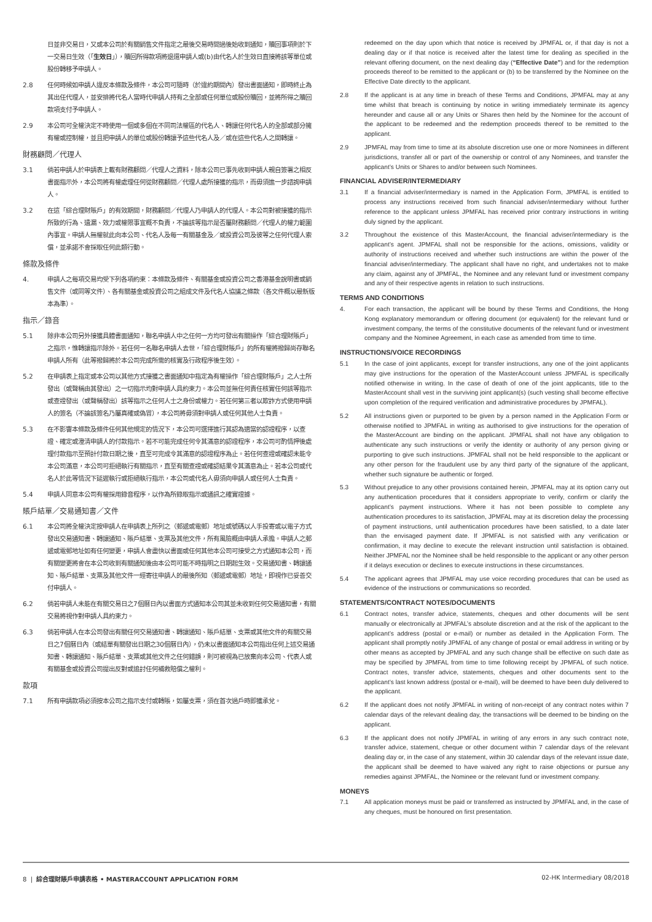日並非交易日，又或本公司於有關銷售文件指定之最後交易時間過後始收到通知，贖回事項則於下一交易日生效（「生效日」），贖回所得款項將退還申請人或(b)由代名人於生效日直接將該等單位或股份轉移予申請人。
2.8 任何時候如申請人違反本條款及條件，本公司可隨時（於違約期間內）發出書面通知，即時終止為其出任代理人，並安排將代名人當時代申請人持有之全部或任何單位或股份贖回，並將所得之贖回款項支付予申請人。
2.9 本公司可全權決定不時使用一個或多個在不同司法權區的代名人、轉讓任何代名人的全部或部分擁有權或控制權，並且把申請人的單位或股份轉讓予這些代名人及／或在這些代名人之間轉讓。
財務顧問／代理人
3.1 倘若申請人於申請表上載有財務顧問／代理人之資料，除本公司已事先收到申請人親自簽署之相反書面指示外，本公司將有權處理任何從財務顧問／代理人處所接獲的指示，而毋須進一步諮詢申請人。
3.2 在這「綜合理財賬戶」的有效期間，財務顧問／代理人乃申請人的代理人。本公司對被接獲的指示所致的行為、遺漏、效力或權限事宜概不負責，不論該等指示是否屬財務顧問／代理人的權力範圍內事宜。申請人無權就此向本公司、代名人及每一有關基金及／或投資公司及彼等之任何代理人索償，並承諾不會採取任何此類行動。
條款及條件
4. 申請人之每項交易均受下列各項約束：本條款及條件、有關基金或投資公司之香港基金說明書或銷售文件（或同等文件）、各有關基金或投資公司之組成文件及代名人協議之條款（各文件概以最新版本為準）。
指示／錄音
5.1 除非本公司另外接獲具體書面通知，聯名申請人中之任何一方均可發出有關操作「綜合理財賬戶」之指示，惟轉讓指示除外。若任何一名聯名申請人去世，「綜合理財賬戶」的所有權將撥歸尚存聯名申請人所有（此等撥歸將於本公司完成所需的核實及行政程序後生效）。
5.2 在申請表上指定或本公司以其他方式接獲之書面通知中指定為有權操作「綜合理財賬戶」之人士所發出（或聲稱由其發出）之一切指示均對申請人具約束力。本公司並無任何責任核實任何該等指示或查證發出（或聲稱發出）該等指示之任何人士之身份或權力。若任何第三者以欺詐方式使用申請人的簽名（不論該簽名乃屬真確或偽冒），本公司將毋須對申請人或任何其他人士負責。
5.3 在不影響本條款及條件任何其他規定的情況下，本公司可選擇進行其認為適當的認證程序，以查證、確定或澄清申請人的付款指示。若不可能完成任何令其滿意的認證程序，本公司可酌情押後處理付款指示至預計付款日期之後，直至可完成令其滿意的認證程序為止。若任何查證或確認未能令本公司滿意，本公司可拒絕執行有關指示，直至有關查證或確認結果令其滿意為止。若本公司或代名人於此等情況下延遲執行或拒絕執行指示，本公司或代名人毋須向申請人或任何人士負責。
5.4 申請人同意本公司有權採用錄音程序，以作為所錄取指示或通訊之確實證據。
賬戶結單／交易通知書／文件
6.1 本公司將全權決定按申請人在申請表上所列之（郵遞或電郵）地址或號碼以人手投寄或以電子方式發出交易通知書、轉讓通知、賬戶結單、支票及其他文件，所有風險概由申請人承擔。申請人之郵遞或電郵地址如有任何變更，申請人會盡快以書面或任何其他本公司可接受之方式通知本公司，而有關變更將會在本公司收到有關通知後由本公司可能不時指明之日期起生效。交易通知書、轉讓通知、賬戶結單、支票及其他文件一經寄往申請人的最後所知（郵遞或電郵）地址，即視作已妥善交付申請人。
6.2 倘若申請人未能在有關交易日之7個曆日內以書面方式通知本公司其並未收到任何交易通知書，有關交易將視作對申請人具約束力。
6.3 倘若申請人在本公司發出有關任何交易通知書、轉讓通知、賬戶結單、支票或其他文件的有關交易日之7個曆日內（或結單有關發出日期之30個曆日內），仍未以書面通知本公司指出任何上述交易通知書、轉讓通知、賬戶結單、支票或其他文件之任何錯誤，則可被視為已放棄向本公司、代表人或有關基金或投資公司提出反對或追討任何補救賠償之權利。
款項
7.1 所有申請款項必須按本公司之指示支付或轉賬，如屬支票，須在首次過戶時即獲承兌。
redeemed on the day upon which that notice is received by JPMFAL or, if that day is not a dealing day or if that notice is received after the latest time for dealing as specified in the relevant offering document, on the next dealing day (“Effective Date”) and for the redemption proceeds thereof to be remitted to the applicant or (b) to be transferred by the Nominee on the Effective Date directly to the applicant.
2.8 If the applicant is at any time in breach of these Terms and Conditions, JPMFAL may at any time whilst that breach is continuing by notice in writing immediately terminate its agency hereunder and cause all or any Units or Shares then held by the Nominee for the account of the applicant to be redeemed and the redemption proceeds thereof to be remitted to the applicant.
2.9 JPMFAL may from time to time at its absolute discretion use one or more Nominees in different jurisdictions, transfer all or part of the ownership or control of any Nominees, and transfer the applicant’s Units or Shares to and/or between such Nominees.
FINANCIAL ADVISER/INTERMEDIARY
3.1 If a financial adviser/intermediary is named in the Application Form, JPMFAL is entitled to process any instructions received from such financial adviser/intermediary without further reference to the applicant unless JPMFAL has received prior contrary instructions in writing duly signed by the applicant.
3.2 Throughout the existence of this MasterAccount, the financial adviser/intermediary is the applicant’s agent. JPMFAL shall not be responsible for the actions, omissions, validity or authority of instructions received and whether such instructions are within the power of the financial adviser/intermediary. The applicant shall have no right, and undertakes not to make any claim, against any of JPMFAL, the Nominee and any relevant fund or investment company and any of their respective agents in relation to such instructions.
TERMS AND CONDITIONS
4. For each transaction, the applicant will be bound by these Terms and Conditions, the Hong Kong explanatory memorandum or offering document (or equivalent) for the relevant fund or investment company, the terms of the constitutive documents of the relevant fund or investment company and the Nominee Agreement, in each case as amended from time to time.
INSTRUCTIONS/VOICE RECORDINGS
5.1 In the case of joint applicants, except for transfer instructions, any one of the joint applicants may give instructions for the operation of the MasterAccount unless JPMFAL is specifically notified otherwise in writing. In the case of death of one of the joint applicants, title to the MasterAccount shall vest in the surviving joint applicant(s) (such vesting shall become effective upon completion of the required verification and administrative procedures by JPMFAL).
5.2 All instructions given or purported to be given by a person named in the Application Form or otherwise notified to JPMFAL in writing as authorised to give instructions for the operation of the MasterAccount are binding on the applicant. JPMFAL shall not have any obligation to authenticate any such instructions or verify the identity or authority of any person giving or purporting to give such instructions. JPMFAL shall not be held responsible to the applicant or any other person for the fraudulent use by any third party of the signature of the applicant, whether such signature be authentic or forged.
5.3 Without prejudice to any other provisions contained herein, JPMFAL may at its option carry out any authentication procedures that it considers appropriate to verify, confirm or clarify the applicant’s payment instructions. Where it has not been possible to complete any authentication procedures to its satisfaction, JPMFAL may at its discretion delay the processing of payment instructions, until authentication procedures have been satisfied, to a date later than the envisaged payment date. If JPMFAL is not satisfied with any verification or confirmation, it may decline to execute the relevant instruction until satisfaction is obtained. Neither JPMFAL nor the Nominee shall be held responsible to the applicant or any other person if it delays execution or declines to execute instructions in these circumstances.
5.4 The applicant agrees that JPMFAL may use voice recording procedures that can be used as evidence of the instructions or communications so recorded.
STATEMENTS/CONTRACT NOTES/DOCUMENTS
6.1 Contract notes, transfer advice, statements, cheques and other documents will be sent manually or electronically at JPMFAL’s absolute discretion and at the risk of the applicant to the applicant’s address (postal or e-mail) or number as detailed in the Application Form. The applicant shall promptly notify JPMFAL of any change of postal or email address in writing or by other means as accepted by JPMFAL and any such change shall be effective on such date as may be specified by JPMFAL from time to time following receipt by JPMFAL of such notice. Contract notes, transfer advice, statements, cheques and other documents sent to the applicant’s last known address (postal or e-mail), will be deemed to have been duly delivered to the applicant.
6.2 If the applicant does not notify JPMFAL in writing of non-receipt of any contract notes within 7 calendar days of the relevant dealing day, the transactions will be deemed to be binding on the applicant.
6.3 If the applicant does not notify JPMFAL in writing of any errors in any such contract note, transfer advice, statement, cheque or other document within 7 calendar days of the relevant dealing day or, in the case of any statement, within 30 calendar days of the relevant issue date, the applicant shall be deemed to have waived any right to raise objections or pursue any remedies against JPMFAL, the Nominee or the relevant fund or investment company.
MONEYS
7.1 All application moneys must be paid or transferred as instructed by JPMFAL and, in the case of any cheques, must be honoured on first presentation.
8 | 綜合理財賬戶申請表格 • MASTERACCOUNT APPLICATION FORM 02-HK Intermediary 08/2018